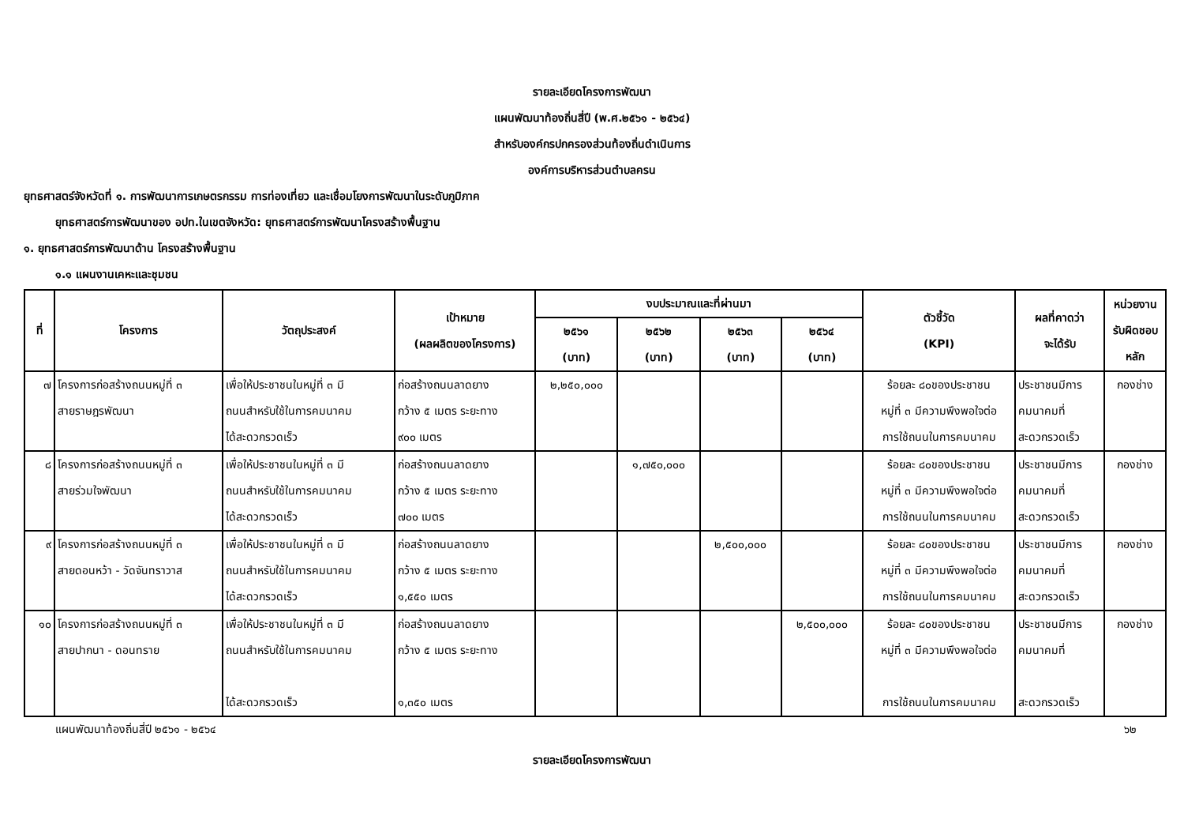รายละเอียดโครงการพัฒนา
แผนพัฒนาท้องถิ่นสี่ปี (พ.ศ.๒๕๖๑ - ๒๕๖๔)
สำหรับองค์กรปกครองส่วนท้องถิ่นดำเนินการ
องค์การบริหารส่วนตำบลครน
ยุทธศาสตร์จังหวัดที่ ๑. การพัฒนาการเกษตรกรรม การท่องเที่ยว และเชื่อมโยงการพัฒนาในระดับภูมิภาค
ยุทธศาสตร์การพัฒนาของ อปท.ในเขตจังหวัด: ยุทธศาสตร์การพัฒนาโครงสร้างพื้นฐาน
๑. ยุทธศาสตร์การพัฒนาด้าน โครงสร้างพื้นฐาน
๑.๑ แผนงานเคหะและชุมชน
| ที่ | โครงการ | วัตถุประสงค์ | เป้าหมาย (ผลผลิตของโครงการ) | งบประมาณและที่ผ่านมา | | | | ตัวชี้วัด (KPI) | ผลที่คาดว่า จะได้รับ | หน่วยงาน รับผิดชอบ หลัก |
| --- | --- | --- | --- | --- | --- | --- | --- | --- | --- | --- |
| | | | | ๒๕๖๑ (บาท) | ๒๕๖๒ (บาท) | ๒๕๖๓ (บาท) | ๒๕๖๔ (บาท) | | | |
| ๗ | โครงการก่อสร้างถนนหมู่ที่ ๓ สายราษฎรพัฒนา | เพื่อให้ประชาชนในหมู่ที่ ๓ มี ถนนสำหรับใช้ในการคมนาคม ได้สะดวกรวดเร็ว | ก่อสร้างถนนลาดยาง กว้าง ๕ เมตร ระยะทาง ๙๐๐ เมตร | ๒,๒๕๐,๐๐๐ | | | | ร้อยละ ๘๐ของประชาชน หมู่ที่ ๓ มีความพึงพอใจต่อ การใช้ถนนในการคมนาคม | ประชาชนมีการ คมนาคมที่ สะดวกรวดเร็ว | กองช่าง |
| ๘ | โครงการก่อสร้างถนนหมู่ที่ ๓ สายร่วมใจพัฒนา | เพื่อให้ประชาชนในหมู่ที่ ๓ มี ถนนสำหรับใช้ในการคมนาคม ได้สะดวกรวดเร็ว | ก่อสร้างถนนลาดยาง กว้าง ๕ เมตร ระยะทาง ๗๐๐ เมตร | | ๑,๗๕๐,๐๐๐ | | | ร้อยละ ๘๐ของประชาชน หมู่ที่ ๓ มีความพึงพอใจต่อ การใช้ถนนในการคมนาคม | ประชาชนมีการ คมนาคมที่ สะดวกรวดเร็ว | กองช่าง |
| ๙ | โครงการก่อสร้างถนนหมู่ที่ ๓ สายดอนหว้า - วัดจันทราวาส | เพื่อให้ประชาชนในหมู่ที่ ๓ มี ถนนสำหรับใช้ในการคมนาคม ได้สะดวกรวดเร็ว | ก่อสร้างถนนลาดยาง กว้าง ๕ เมตร ระยะทาง ๑,๕๕๐ เมตร | | | ๒,๕๐๐,๐๐๐ | | ร้อยละ ๘๐ของประชาชน หมู่ที่ ๓ มีความพึงพอใจต่อ การใช้ถนนในการคมนาคม | ประชาชนมีการ คมนาคมที่ สะดวกรวดเร็ว | กองช่าง |
| ๑๐ | โครงการก่อสร้างถนนหมู่ที่ ๓ สายปากนา - ดอนทราย | เพื่อให้ประชาชนในหมู่ที่ ๓ มี ถนนสำหรับใช้ในการคมนาคม ได้สะดวกรวดเร็ว | ก่อสร้างถนนลาดยาง กว้าง ๕ เมตร ระยะทาง ๑,๓๕๐ เมตร | | | | ๒,๕๐๐,๐๐๐ | ร้อยละ ๘๐ของประชาชน หมู่ที่ ๓ มีความพึงพอใจต่อ การใช้ถนนในการคมนาคม | ประชาชนมีการ คมนาคมที่ สะดวกรวดเร็ว | กองช่าง |
แผนพัฒนาท้องถิ่นสี่ปี ๒๕๖๑ - ๒๕๖๔ ๖๒
รายละเอียดโครงการพัฒนา